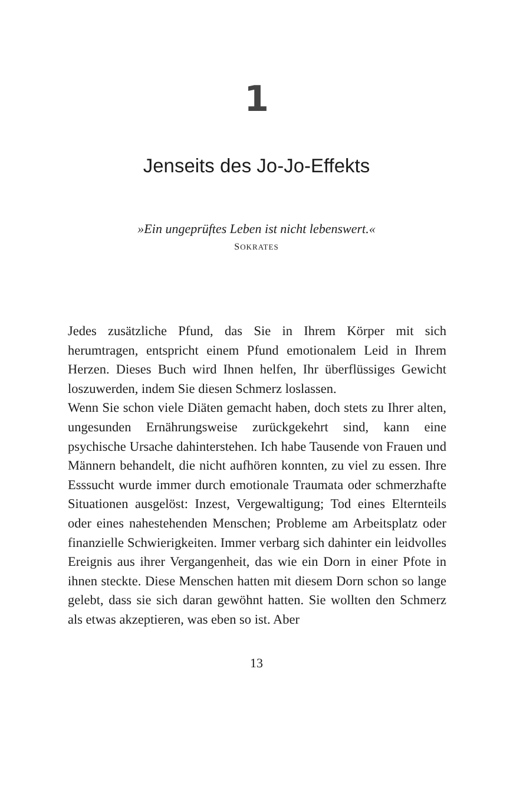1
Jenseits des Jo-Jo-Effekts
»Ein ungeprüftes Leben ist nicht lebenswert.«
SOKRATES
Jedes zusätzliche Pfund, das Sie in Ihrem Körper mit sich herumtragen, entspricht einem Pfund emotionalem Leid in Ihrem Herzen. Dieses Buch wird Ihnen helfen, Ihr überflüssiges Gewicht loszuwerden, indem Sie diesen Schmerz loslassen.
Wenn Sie schon viele Diäten gemacht haben, doch stets zu Ihrer alten, ungesunden Ernährungsweise zurückgekehrt sind, kann eine psychische Ursache dahinterstehen. Ich habe Tausende von Frauen und Männern behandelt, die nicht aufhören konnten, zu viel zu essen. Ihre Esssucht wurde immer durch emotionale Traumata oder schmerzhafte Situationen ausgelöst: Inzest, Vergewaltigung; Tod eines Elternteils oder eines nahestehenden Menschen; Probleme am Arbeitsplatz oder finanzielle Schwierigkeiten. Immer verbarg sich dahinter ein leidvolles Ereignis aus ihrer Vergangenheit, das wie ein Dorn in einer Pfote in ihnen steckte. Diese Menschen hatten mit diesem Dorn schon so lange gelebt, dass sie sich daran gewöhnt hatten. Sie wollten den Schmerz als etwas akzeptieren, was eben so ist. Aber
13